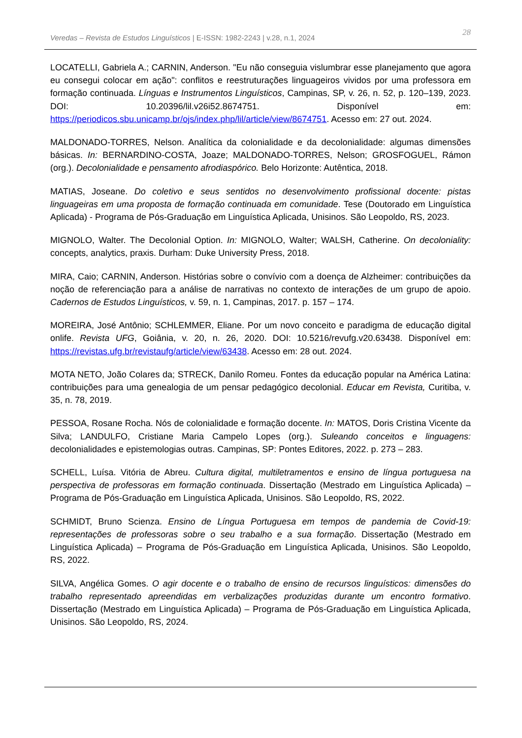Veredas – Revista de Estudos Linguísticos | E-ISSN: 1982-2243 | v.28, n.1, 2024
28
LOCATELLI, Gabriela A.; CARNIN, Anderson. "Eu não conseguia vislumbrar esse planejamento que agora eu consegui colocar em ação": conflitos e reestruturações linguageiros vividos por uma professora em formação continuada. Línguas e Instrumentos Linguísticos, Campinas, SP, v. 26, n. 52, p. 120–139, 2023. DOI: 10.20396/lil.v26i52.8674751. Disponível em: https://periodicos.sbu.unicamp.br/ojs/index.php/lil/article/view/8674751. Acesso em: 27 out. 2024.
MALDONADO-TORRES, Nelson. Analítica da colonialidade e da decolonialidade: algumas dimensões básicas. In: BERNARDINO-COSTA, Joaze; MALDONADO-TORRES, Nelson; GROSFOGUEL, Rámon (org.). Decolonialidade e pensamento afrodiaspórico. Belo Horizonte: Autêntica, 2018.
MATIAS, Joseane. Do coletivo e seus sentidos no desenvolvimento profissional docente: pistas linguageiras em uma proposta de formação continuada em comunidade. Tese (Doutorado em Linguística Aplicada) - Programa de Pós-Graduação em Linguística Aplicada, Unisinos. São Leopoldo, RS, 2023.
MIGNOLO, Walter. The Decolonial Option. In: MIGNOLO, Walter; WALSH, Catherine. On decoloniality: concepts, analytics, praxis. Durham: Duke University Press, 2018.
MIRA, Caio; CARNIN, Anderson. Histórias sobre o convívio com a doença de Alzheimer: contribuições da noção de referenciação para a análise de narrativas no contexto de interações de um grupo de apoio. Cadernos de Estudos Linguísticos, v. 59, n. 1, Campinas, 2017. p. 157 – 174.
MOREIRA, José Antônio; SCHLEMMER, Eliane. Por um novo conceito e paradigma de educação digital onlife. Revista UFG, Goiânia, v. 20, n. 26, 2020. DOI: 10.5216/revufg.v20.63438. Disponível em: https://revistas.ufg.br/revistaufg/article/view/63438. Acesso em: 28 out. 2024.
MOTA NETO, João Colares da; STRECK, Danilo Romeu. Fontes da educação popular na América Latina: contribuições para uma genealogia de um pensar pedagógico decolonial. Educar em Revista, Curitiba, v. 35, n. 78, 2019.
PESSOA, Rosane Rocha. Nós de colonialidade e formação docente. In: MATOS, Doris Cristina Vicente da Silva; LANDULFO, Cristiane Maria Campelo Lopes (org.). Suleando conceitos e linguagens: decolonialidades e epistemologias outras. Campinas, SP: Pontes Editores, 2022. p. 273 – 283.
SCHELL, Luísa. Vitória de Abreu. Cultura digital, multiletramentos e ensino de língua portuguesa na perspectiva de professoras em formação continuada. Dissertação (Mestrado em Linguística Aplicada) – Programa de Pós-Graduação em Linguística Aplicada, Unisinos. São Leopoldo, RS, 2022.
SCHMIDT, Bruno Scienza. Ensino de Língua Portuguesa em tempos de pandemia de Covid-19: representações de professoras sobre o seu trabalho e a sua formação. Dissertação (Mestrado em Linguística Aplicada) – Programa de Pós-Graduação em Linguística Aplicada, Unisinos. São Leopoldo, RS, 2022.
SILVA, Angélica Gomes. O agir docente e o trabalho de ensino de recursos linguísticos: dimensões do trabalho representado apreendidas em verbalizações produzidas durante um encontro formativo. Dissertação (Mestrado em Linguística Aplicada) – Programa de Pós-Graduação em Linguística Aplicada, Unisinos. São Leopoldo, RS, 2024.